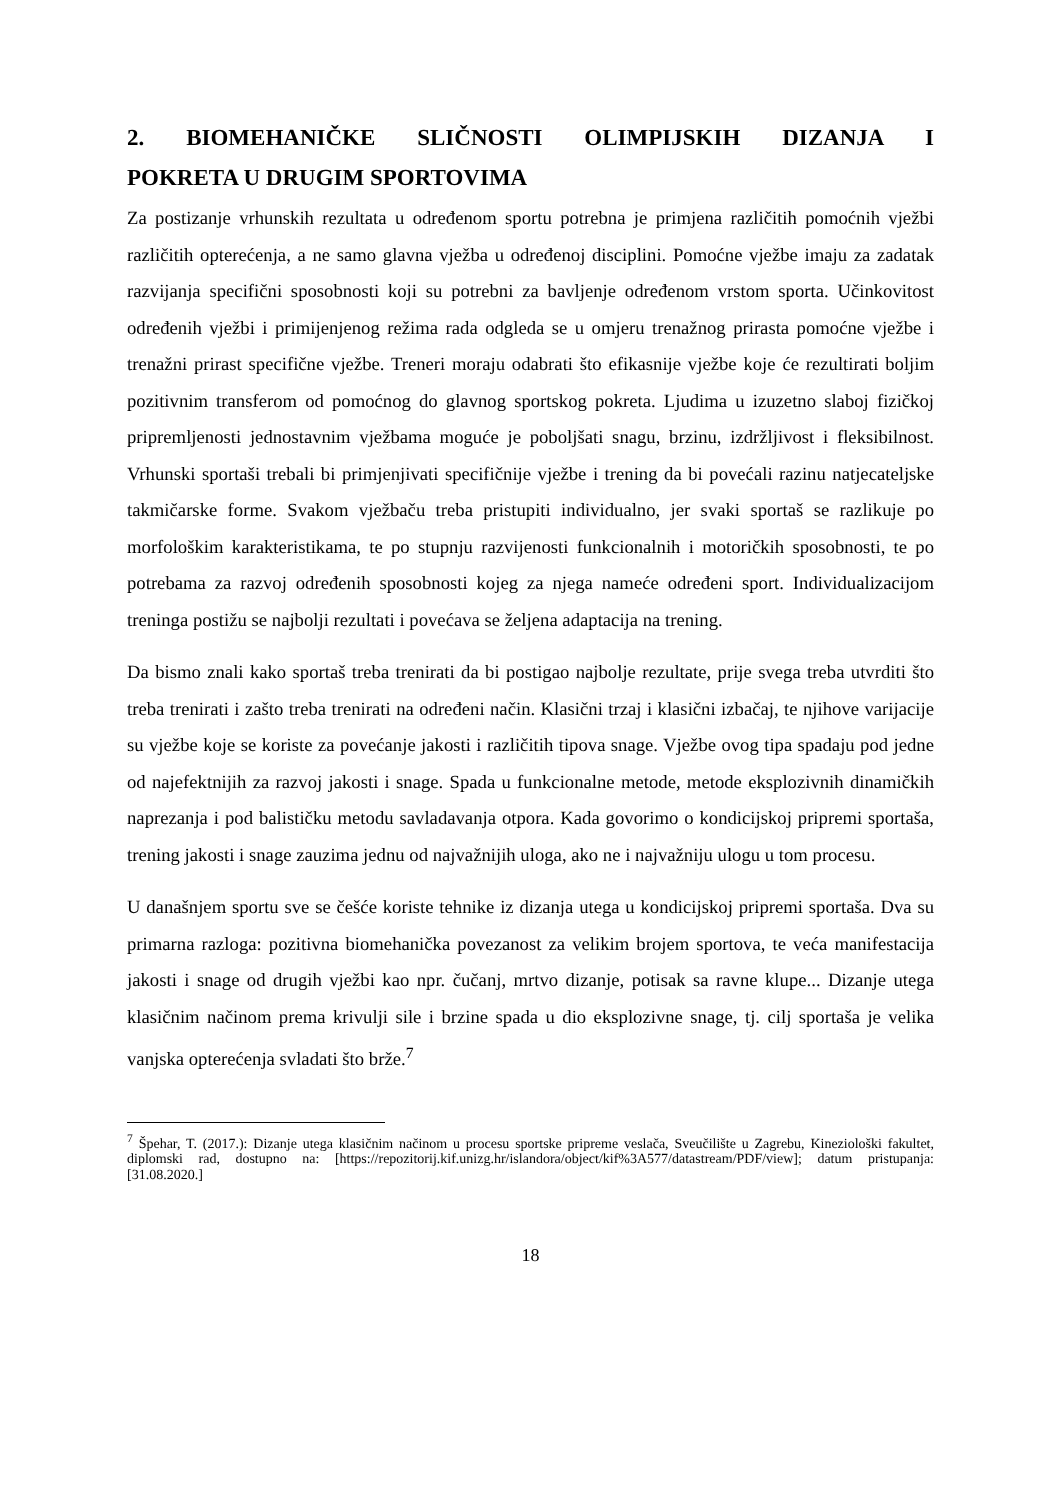2. BIOMEHANIČKE SLIČNOSTI OLIMPIJSKIH DIZANJA I POKRETA U DRUGIM SPORTOVIMA
Za postizanje vrhunskih rezultata u određenom sportu potrebna je primjena različitih pomoćnih vježbi različitih opterećenja, a ne samo glavna vježba u određenoj disciplini. Pomoćne vježbe imaju za zadatak razvijanja specifični sposobnosti koji su potrebni za bavljenje određenom vrstom sporta. Učinkovitost određenih vježbi i primijenjenog režima rada odgleda se u omjeru trenažnog prirasta pomoćne vježbe i trenažni prirast specifične vježbe. Treneri moraju odabrati što efikasnije vježbe koje će rezultirati boljim pozitivnim transferom od pomoćnog do glavnog sportskog pokreta. Ljudima u izuzetno slaboj fizičkoj pripremljenosti jednostavnim vježbama moguće je poboljšati snagu, brzinu, izdržljivost i fleksibilnost. Vrhunski sportaši trebali bi primjenjivati specifičnije vježbe i trening da bi povećali razinu natjecateljske takmičarske forme. Svakom vježbaču treba pristupiti individualno, jer svaki sportaš se razlikuje po morfološkim karakteristikama, te po stupnju razvijenosti funkcionalnih i motoričkih sposobnosti, te po potrebama za razvoj određenih sposobnosti kojeg za njega nameće određeni sport. Individualizacijom treninga postižu se najbolji rezultati i povećava se željena adaptacija na trening.
Da bismo znali kako sportaš treba trenirati da bi postigao najbolje rezultate, prije svega treba utvrditi što treba trenirati i zašto treba trenirati na određeni način. Klasični trzaj i klasični izbačaj, te njihove varijacije su vježbe koje se koriste za povećanje jakosti i različitih tipova snage. Vježbe ovog tipa spadaju pod jedne od najefektnijih za razvoj jakosti i snage. Spada u funkcionalne metode, metode eksplozivnih dinamičkih naprezanja i pod balističku metodu savladavanja otpora. Kada govorimo o kondicijskoj pripremi sportaša, trening jakosti i snage zauzima jednu od najvažnijih uloga, ako ne i najvažniju ulogu u tom procesu.
U današnjem sportu sve se češće koriste tehnike iz dizanja utega u kondicijskoj pripremi sportaša. Dva su primarna razloga: pozitivna biomehanička povezanost za velikim brojem sportova, te veća manifestacija jakosti i snage od drugih vježbi kao npr. čučanj, mrtvo dizanje, potisak sa ravne klupe... Dizanje utega klasičnim načinom prema krivulji sile i brzine spada u dio eksplozivne snage, tj. cilj sportaša je velika vanjska opterećenja svladati što brže.<sup>7</sup>
<sup>7</sup> Špehar, T. (2017.): Dizanje utega klasičnim načinom u procesu sportske pripreme veslača, Sveučilište u Zagrebu, Kineziološki fakultet, diplomski rad, dostupno na: [https://repozitorij.kif.unizg.hr/islandora/object/kif%3A577/datastream/PDF/view]; datum pristupanja: [31.08.2020.]
18